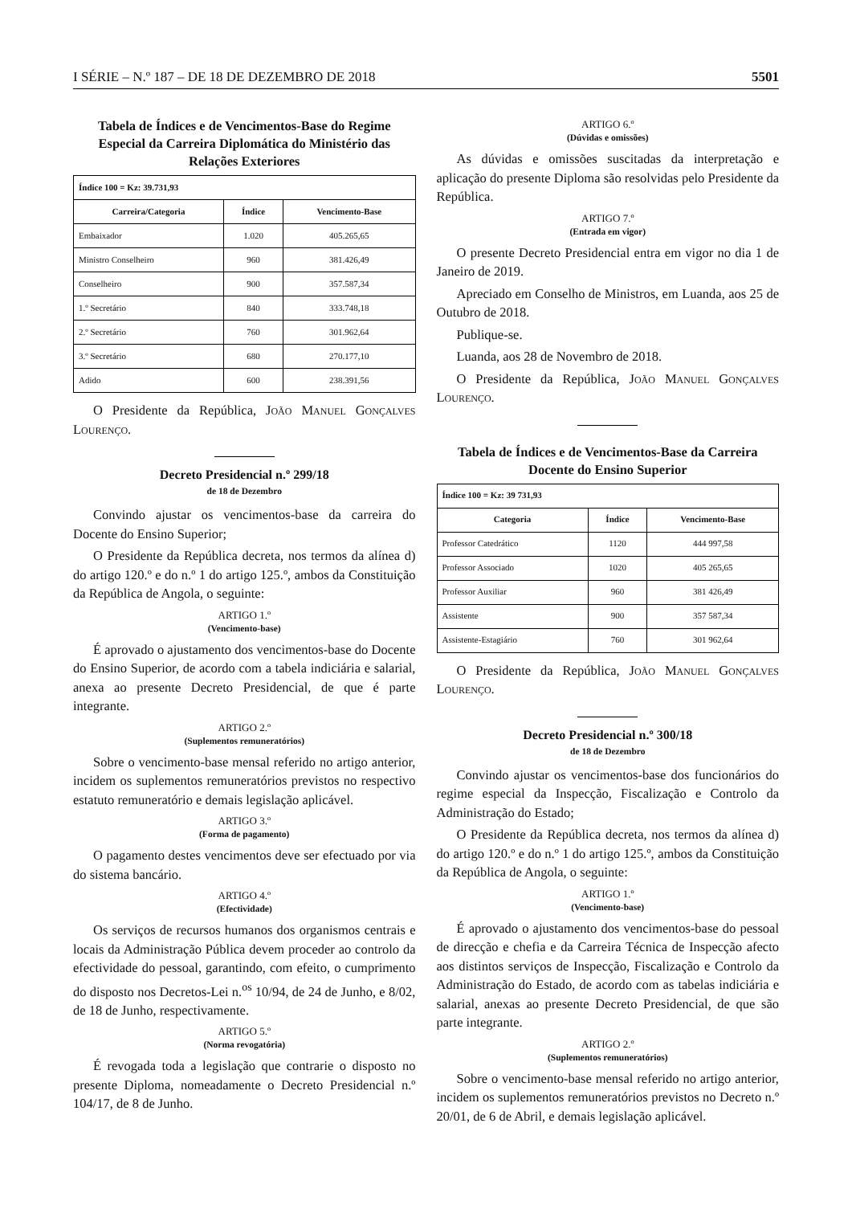I SÉRIE – N.º 187 – DE 18 DE DEZEMBRO DE 2018 5501
Tabela de Índices e de Vencimentos-Base do Regime Especial da Carreira Diplomática do Ministério das Relações Exteriores
| Índice 100 = Kz: 39.731,93 | | |
| Carreira/Categoria | Índice | Vencimento-Base |
| Embaixador | 1.020 | 405.265,65 |
| Ministro Conselheiro | 960 | 381.426,49 |
| Conselheiro | 900 | 357.587,34 |
| 1.º Secretário | 840 | 333.748,18 |
| 2.º Secretário | 760 | 301.962,64 |
| 3.º Secretário | 680 | 270.177,10 |
| Adido | 600 | 238.391,56 |
O Presidente da República, João Manuel Gonçalves Lourenço.
Decreto Presidencial n.º 299/18
de 18 de Dezembro
Convindo ajustar os vencimentos-base da carreira do Docente do Ensino Superior;
O Presidente da República decreta, nos termos da alínea d) do artigo 120.º e do n.º 1 do artigo 125.º, ambos da Constituição da República de Angola, o seguinte:
ARTIGO 1.º
(Vencimento-base)
É aprovado o ajustamento dos vencimentos-base do Docente do Ensino Superior, de acordo com a tabela indiciária e salarial, anexa ao presente Decreto Presidencial, de que é parte integrante.
ARTIGO 2.º
(Suplementos remuneratórios)
Sobre o vencimento-base mensal referido no artigo anterior, incidem os suplementos remuneratórios previstos no respectivo estatuto remuneratório e demais legislação aplicável.
ARTIGO 3.º
(Forma de pagamento)
O pagamento destes vencimentos deve ser efectuado por via do sistema bancário.
ARTIGO 4.º
(Efectividade)
Os serviços de recursos humanos dos organismos centrais e locais da Administração Pública devem proceder ao controlo da efectividade do pessoal, garantindo, com efeito, o cumprimento do disposto nos Decretos-Lei n.<sup>os</sup> 10/94, de 24 de Junho, e 8/02, de 18 de Junho, respectivamente.
ARTIGO 5.º
(Norma revogatória)
É revogada toda a legislação que contrarie o disposto no presente Diploma, nomeadamente o Decreto Presidencial n.º 104/17, de 8 de Junho.
ARTIGO 6.º
(Dúvidas e omissões)
As dúvidas e omissões suscitadas da interpretação e aplicação do presente Diploma são resolvidas pelo Presidente da República.
ARTIGO 7.º
(Entrada em vigor)
O presente Decreto Presidencial entra em vigor no dia 1 de Janeiro de 2019.
Apreciado em Conselho de Ministros, em Luanda, aos 25 de Outubro de 2018.
Publique-se.
Luanda, aos 28 de Novembro de 2018.
O Presidente da República, João Manuel Gonçalves Lourenço.
Tabela de Índices e de Vencimentos-Base da Carreira Docente do Ensino Superior
| Índice 100 = Kz: 39 731,93 | | |
| Categoria | Índice | Vencimento-Base |
| Professor Catedrático | 1120 | 444 997,58 |
| Professor Associado | 1020 | 405 265,65 |
| Professor Auxiliar | 960 | 381 426,49 |
| Assistente | 900 | 357 587,34 |
| Assistente-Estagiário | 760 | 301 962,64 |
O Presidente da República, João Manuel Gonçalves Lourenço.
Decreto Presidencial n.º 300/18
de 18 de Dezembro
Convindo ajustar os vencimentos-base dos funcionários do regime especial da Inspecção, Fiscalização e Controlo da Administração do Estado;
O Presidente da República decreta, nos termos da alínea d) do artigo 120.º e do n.º 1 do artigo 125.º, ambos da Constituição da República de Angola, o seguinte:
ARTIGO 1.º
(Vencimento-base)
É aprovado o ajustamento dos vencimentos-base do pessoal de direcção e chefia e da Carreira Técnica de Inspecção afecto aos distintos serviços de Inspecção, Fiscalização e Controlo da Administração do Estado, de acordo com as tabelas indiciária e salarial, anexas ao presente Decreto Presidencial, de que são parte integrante.
ARTIGO 2.º
(Suplementos remuneratórios)
Sobre o vencimento-base mensal referido no artigo anterior, incidem os suplementos remuneratórios previstos no Decreto n.º 20/01, de 6 de Abril, e demais legislação aplicável.